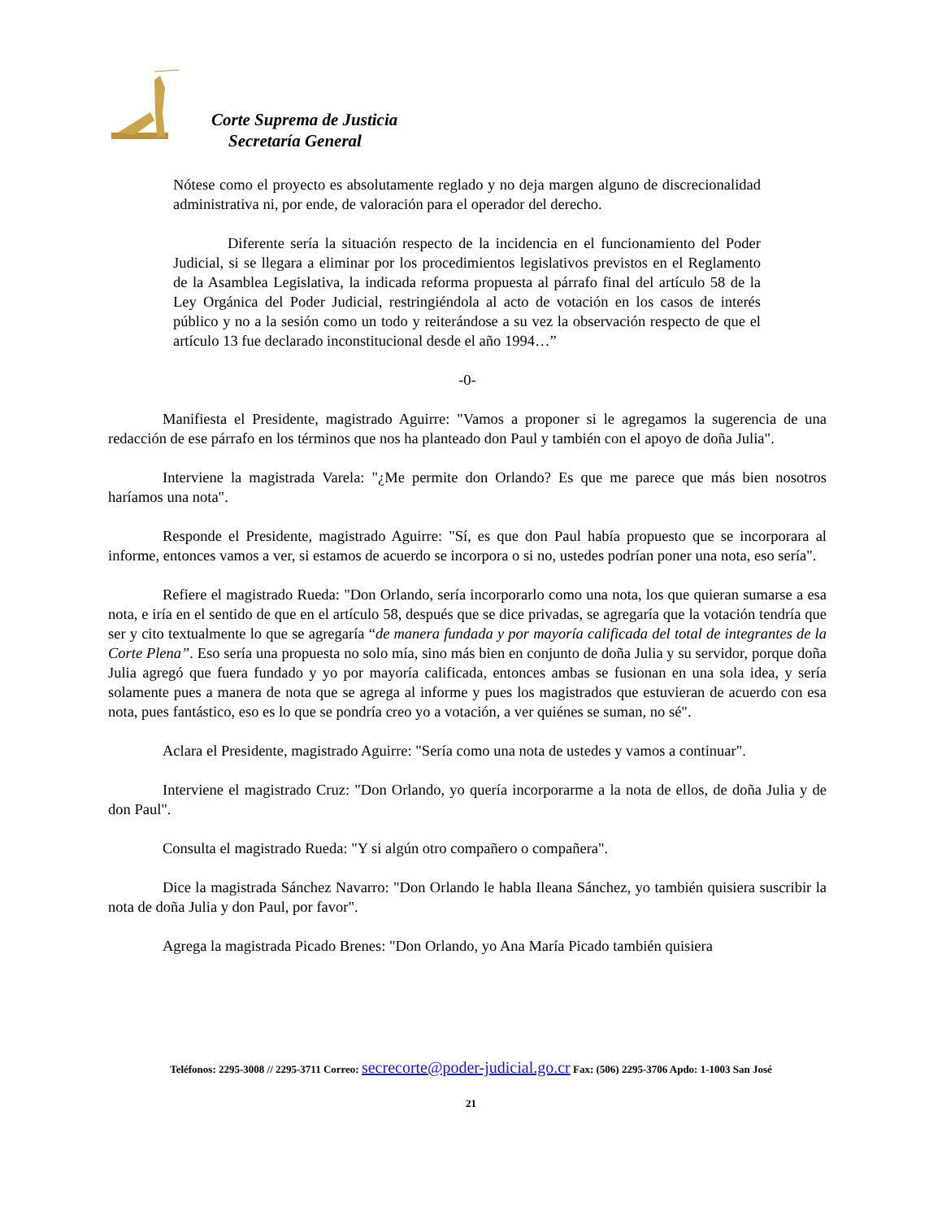Corte Suprema de Justicia
Secretaría General
Nótese como el proyecto es absolutamente reglado y no deja margen alguno de discrecionalidad administrativa ni, por ende, de valoración para el operador del derecho.
Diferente sería la situación respecto de la incidencia en el funcionamiento del Poder Judicial, si se llegara a eliminar por los procedimientos legislativos previstos en el Reglamento de la Asamblea Legislativa, la indicada reforma propuesta al párrafo final del artículo 58 de la Ley Orgánica del Poder Judicial, restringiéndola al acto de votación en los casos de interés público y no a la sesión como un todo y reiterándose a su vez la observación respecto de que el artículo 13 fue declarado inconstitucional desde el año 1994…”
-0-
Manifiesta el Presidente, magistrado Aguirre: "Vamos a proponer si le agregamos la sugerencia de una redacción de ese párrafo en los términos que nos ha planteado don Paul y también con el apoyo de doña Julia".
Interviene la magistrada Varela: "¿Me permite don Orlando? Es que me parece que más bien nosotros haríamos una nota".
Responde el Presidente, magistrado Aguirre: "Sí, es que don Paul había propuesto que se incorporara al informe, entonces vamos a ver, si estamos de acuerdo se incorpora o si no, ustedes podrían poner una nota, eso sería".
Refiere el magistrado Rueda: "Don Orlando, sería incorporarlo como una nota, los que quieran sumarse a esa nota, e iría en el sentido de que en el artículo 58, después que se dice privadas, se agregaría que la votación tendría que ser y cito textualmente lo que se agregaría “de manera fundada y por mayoría calificada del total de integrantes de la Corte Plena”. Eso sería una propuesta no solo mía, sino más bien en conjunto de doña Julia y su servidor, porque doña Julia agregó que fuera fundado y yo por mayoría calificada, entonces ambas se fusionan en una sola idea, y sería solamente pues a manera de nota que se agrega al informe y pues los magistrados que estuvieran de acuerdo con esa nota, pues fantástico, eso es lo que se pondría creo yo a votación, a ver quiénes se suman, no sé".
Aclara el Presidente, magistrado Aguirre: "Sería como una nota de ustedes y vamos a continuar".
Interviene el magistrado Cruz: "Don Orlando, yo quería incorporarme a la nota de ellos, de doña Julia y de don Paul".
Consulta el magistrado Rueda: "Y si algún otro compañero o compañera".
Dice la magistrada Sánchez Navarro: "Don Orlando le habla Ileana Sánchez, yo también quisiera suscribir la nota de doña Julia y don Paul, por favor".
Agrega la magistrada Picado Brenes: "Don Orlando, yo Ana María Picado también quisiera
Teléfonos: 2295-3008 // 2295-3711 Correo: secrecorte@poder-judicial.go.cr Fax: (506) 2295-3706 Apdo: 1-1003 San José
21